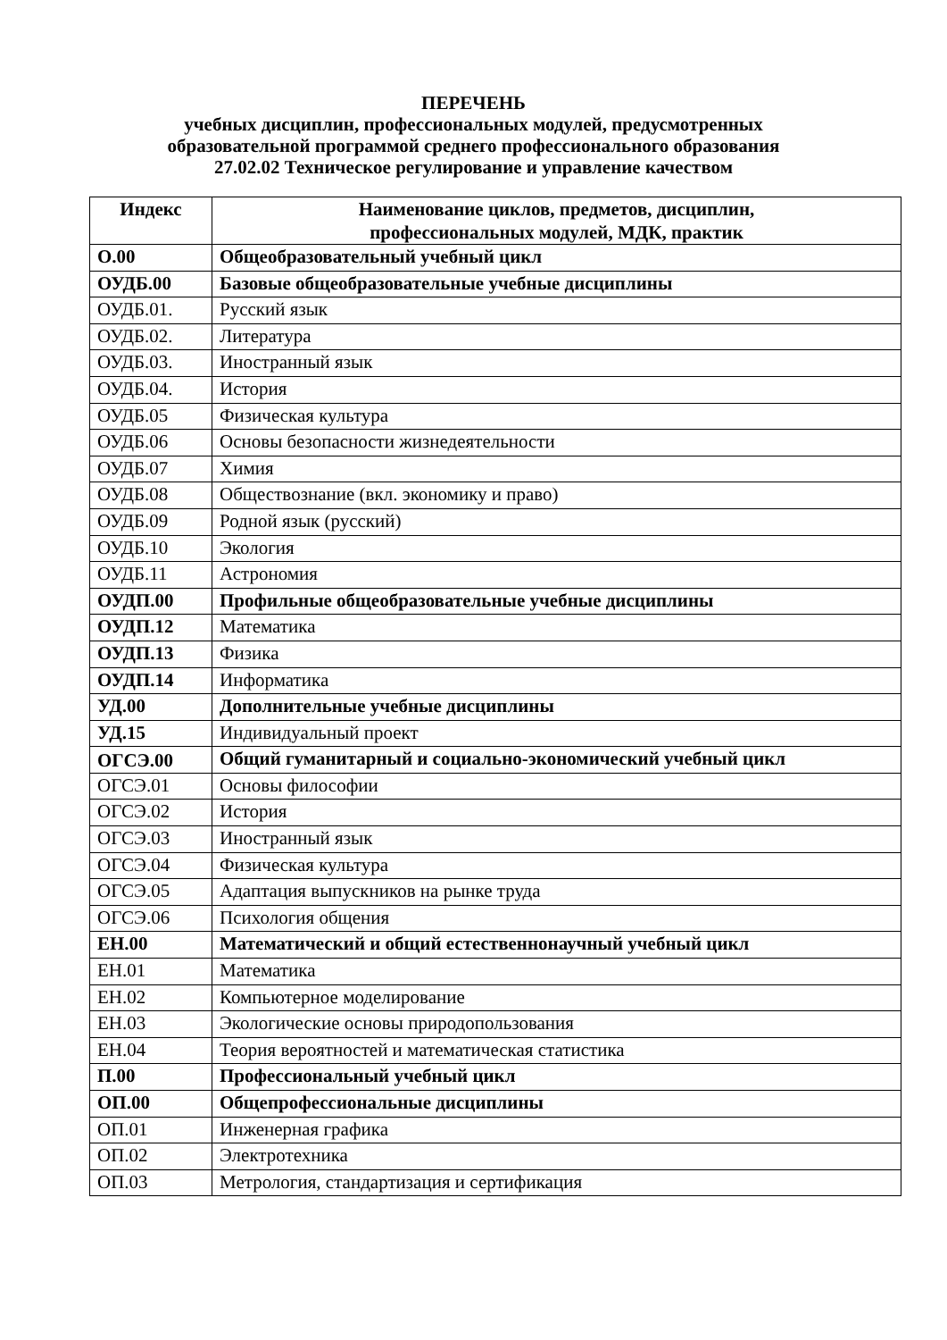ПЕРЕЧЕНЬ
учебных дисциплин, профессиональных модулей, предусмотренных
образовательной программой среднего профессионального образования
27.02.02 Техническое регулирование и управление качеством
| Индекс | Наименование циклов, предметов, дисциплин, профессиональных модулей, МДК, практик |
| --- | --- |
| О.00 | Общеобразовательный учебный цикл |
| ОУДБ.00 | Базовые общеобразовательные учебные дисциплины |
| ОУДБ.01. | Русский язык |
| ОУДБ.02. | Литература |
| ОУДБ.03. | Иностранный язык |
| ОУДБ.04. | История |
| ОУДБ.05 | Физическая культура |
| ОУДБ.06 | Основы безопасности жизнедеятельности |
| ОУДБ.07 | Химия |
| ОУДБ.08 | Обществознание (вкл. экономику и право) |
| ОУДБ.09 | Родной язык (русский) |
| ОУДБ.10 | Экология |
| ОУДБ.11 | Астрономия |
| ОУДП.00 | Профильные общеобразовательные учебные дисциплины |
| ОУДП.12 | Математика |
| ОУДП.13 | Физика |
| ОУДП.14 | Информатика |
| УД.00 | Дополнительные учебные дисциплины |
| УД.15 | Индивидуальный проект |
| ОГСЭ.00 | Общий гуманитарный и социально-экономический учебный цикл |
| ОГСЭ.01 | Основы философии |
| ОГСЭ.02 | История |
| ОГСЭ.03 | Иностранный язык |
| ОГСЭ.04 | Физическая культура |
| ОГСЭ.05 | Адаптация выпускников на рынке труда |
| ОГСЭ.06 | Психология общения |
| ЕН.00 | Математический и общий естественнонаучный учебный цикл |
| ЕН.01 | Математика |
| ЕН.02 | Компьютерное моделирование |
| ЕН.03 | Экологические основы природопользования |
| ЕН.04 | Теория вероятностей и математическая статистика |
| П.00 | Профессиональный учебный цикл |
| ОП.00 | Общепрофессиональные дисциплины |
| ОП.01 | Инженерная графика |
| ОП.02 | Электротехника |
| ОП.03 | Метрология, стандартизация и сертификация |